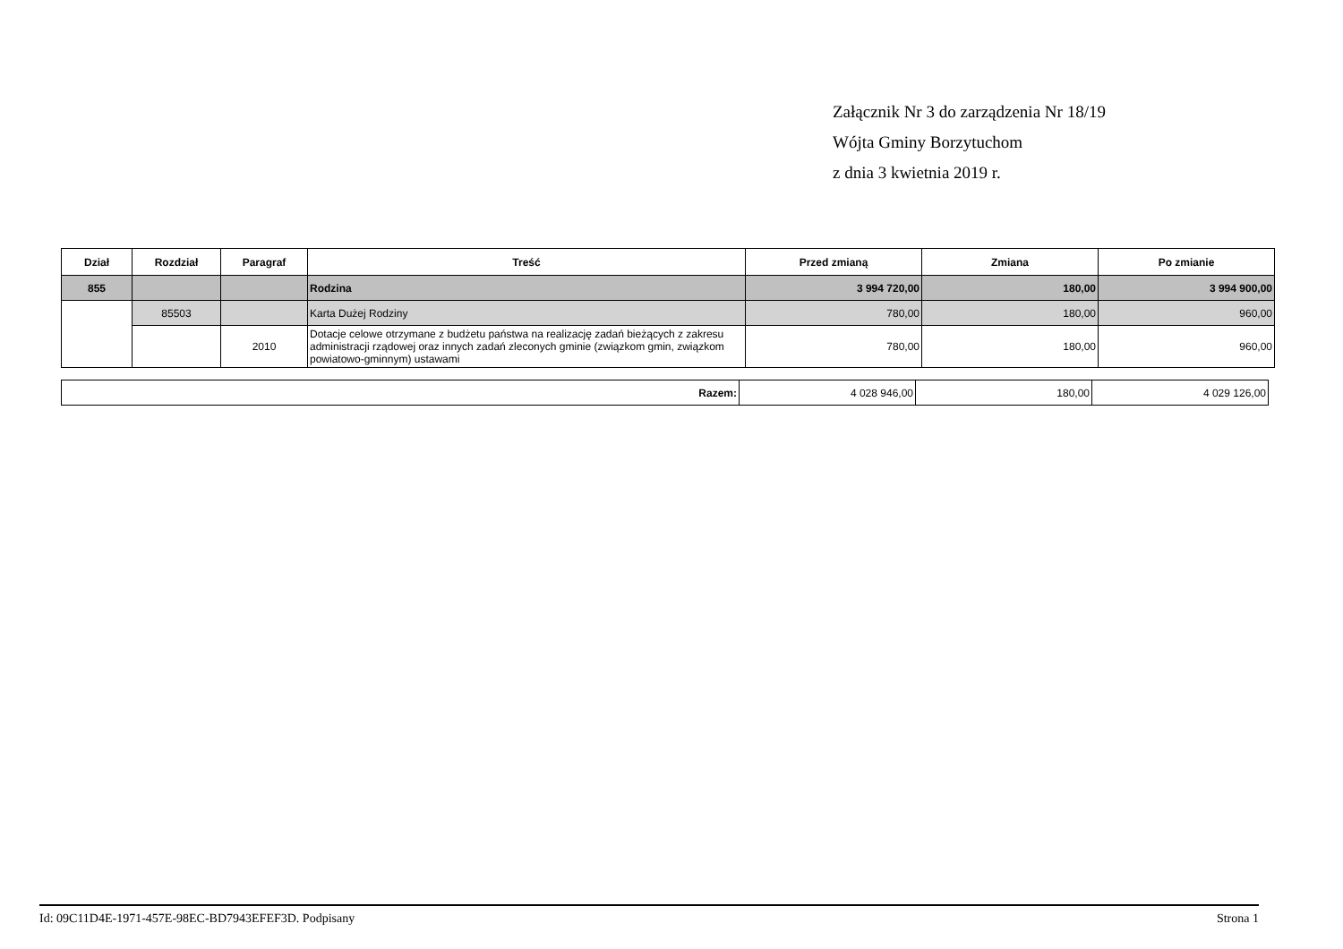Załącznik Nr 3 do zarządzenia Nr 18/19
Wójta Gminy Borzytuchom
z dnia 3 kwietnia 2019 r.
| Dział | Rozdział | Paragraf | Treść | Przed zmianą | Zmiana | Po zmianie |
| --- | --- | --- | --- | --- | --- | --- |
| 855 | | | Rodzina | 3 994 720,00 | 180,00 | 3 994 900,00 |
| | 85503 | | Karta Dużej Rodziny | 780,00 | 180,00 | 960,00 |
| | | 2010 | Dotacje celowe otrzymane z budżetu państwa na realizację zadań bieżących z zakresu administracji rządowej oraz innych zadań zleconych gminie (związkom gmin, związkom powiatowo-gminnym) ustawami | 780,00 | 180,00 | 960,00 |
| Razem: | 4 028 946,00 | 180,00 | 4 029 126,00 |
Id: 09C11D4E-1971-457E-98EC-BD7943EFEF3D. Podpisany Strona 1